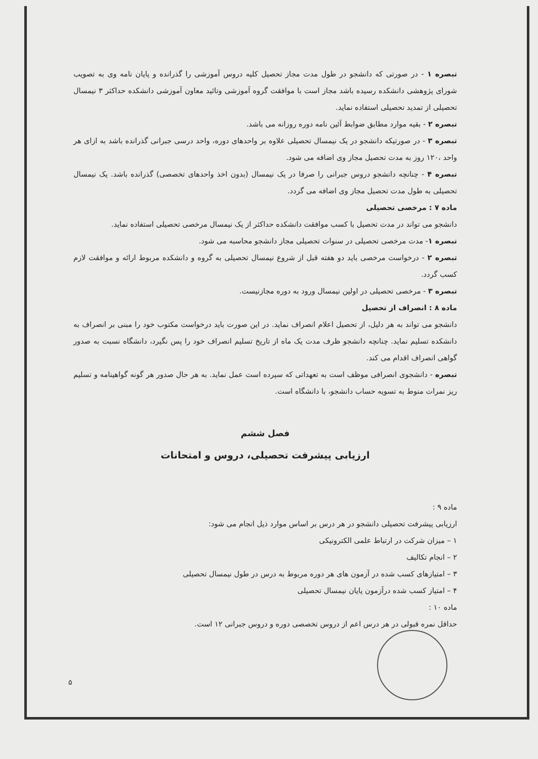تبصره ۱ - در صورتی که دانشجو در طول مدت مجاز تحصیل کلیه دروس آموزشی را گذرانده و پایان نامه وی به تصویب شورای پژوهشی دانشکده رسیده باشد مجاز است با موافقت گروه آموزشی وتائید معاون آموزشی دانشکده حداکثر ۳ نیمسال تحصیلی از تمدید تحصیلی استفاده نماید.
تبصره ۲ - بقیه موارد مطابق ضوابط آئین نامه دوره روزانه می باشد.
تبصره ۳ - در صورتیکه دانشجو در یک نیمسال تحصیلی علاوه بر واحدهای دوره، واحد درسی جبرانی گذرانده باشد به ازای هر واحد ،۱۲۰ روز به مدت تحصیل مجاز وی اضافه می شود.
تبصره ۴ - چنانچه دانشجو دروس جبرانی را صرفا در یک نیمسال (بدون اخذ واحدهای تخصصی) گذرانده باشد. یک نیمسال تحصیلی به طول مدت تحصیل مجاز وی اضافه می گردد.
ماده ۷ : مرخصی تحصیلی
دانشجو می تواند در مدت تحصیل با کسب موافقت دانشکده حداکثر از یک نیمسال مرخصی تحصیلی استفاده نماید.
تبصره ۱- مدت مرخصی تحصیلی در سنوات تحصیلی مجاز دانشجو محاسبه می شود.
تبصره ۲ - درخواست مرخصی باید دو هفته قبل از شروع نیمسال تحصیلی به گروه و دانشکده مربوط ارائه و موافقت لازم کسب گردد.
تبصره ۳ - مرخصی تحصیلی در اولین نیمسال ورود به دوره مجازنیست.
ماده ۸ : انصراف از تحصیل
دانشجو می تواند به هر دلیل، از تحصیل اعلام انصراف نماید. در این صورت باید درخواست مکتوب خود را مبنی بر انصراف به دانشکده تسلیم نماید. چنانچه دانشجو ظرف مدت یک ماه از تاریخ تسلیم انصراف خود را پس نگیرد، دانشگاه نسبت به صدور گواهی انصراف اقدام می کند.
تبصره - دانشجوی انصرافی موظف است به تعهداتی که سپرده است عمل نماید. به هر حال صدور هر گونه گواهینامه و تسلیم ریز نمرات منوط به تسویه حساب دانشجو، با دانشگاه است.
فصل ششم
ارزیابی پیشرفت تحصیلی، دروس و امتحانات
ماده ۹ :
ارزیابی پیشرفت تحصیلی دانشجو در هر درس بر اساس موارد ذیل انجام می شود:
۱ – میزان شرکت در ارتباط علمی الکترونیکی
۲ – انجام تکالیف
۳ – امتیازهای کسب شده در آزمون های هر دوره مربوط به درس در طول نیمسال تحصیلی
۴ – امتیاز کسب شده درآزمون پایان نیمسال تحصیلی
ماده ۱۰ :
حداقل نمره قبولی در هر درس اعم از دروس تخصصی دوره و دروس جبرانی ۱۲ است.
۵